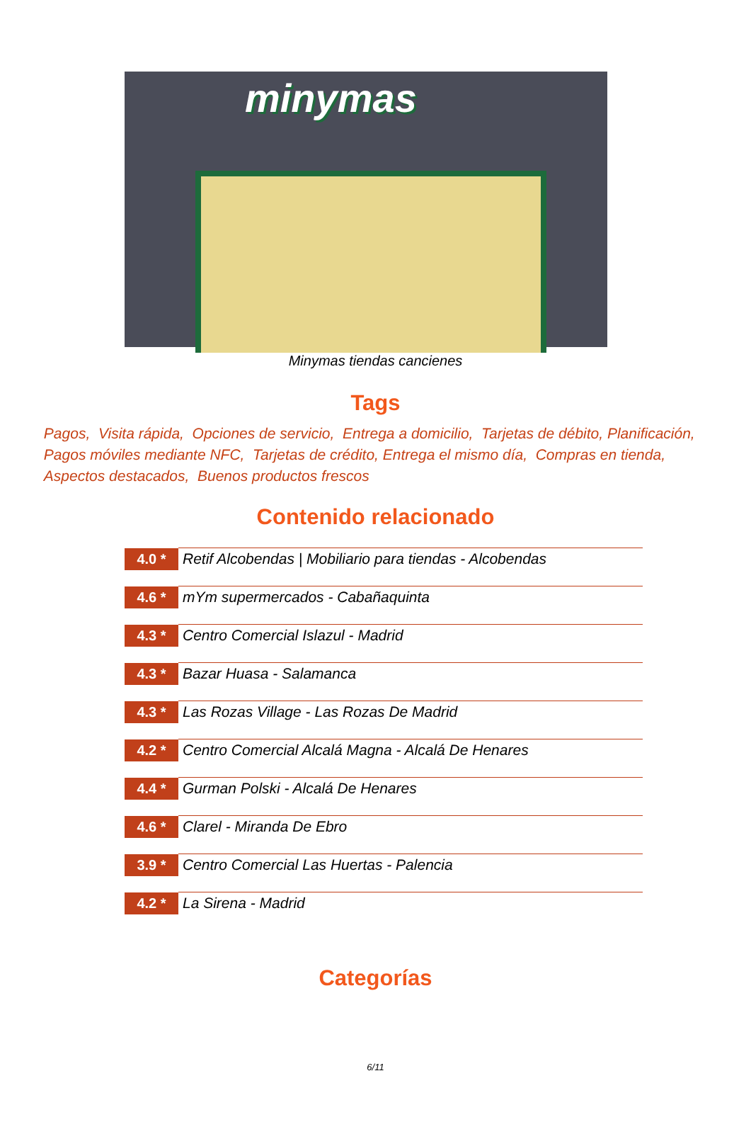minymas
Minymas tiendas cancienes
Tags
Pagos, Visita rápida, Opciones de servicio, Entrega a domicilio, Tarjetas de débito, Planificación, Pagos móviles mediante NFC, Tarjetas de crédito, Entrega el mismo día, Compras en tienda, Aspectos destacados, Buenos productos frescos
Contenido relacionado
| 4.0 * | Retif Alcobendas / Mobiliario para tiendas - Alcobendas |
| 4.6 * | mYm supermercados - Cabañaquinta |
| 4.3 * | Centro Comercial Islazul - Madrid |
| 4.3 * | Bazar Huasa - Salamanca |
| 4.3 * | Las Rozas Village - Las Rozas De Madrid |
| 4.2 * | Centro Comercial Alcalá Magna - Alcalá De Henares |
| 4.4 * | Gurman Polski - Alcalá De Henares |
| 4.6 * | Clarel - Miranda De Ebro |
| 3.9 * | Centro Comercial Las Huertas - Palencia |
| 4.2 * | La Sirena - Madrid |
Categorías
6/11